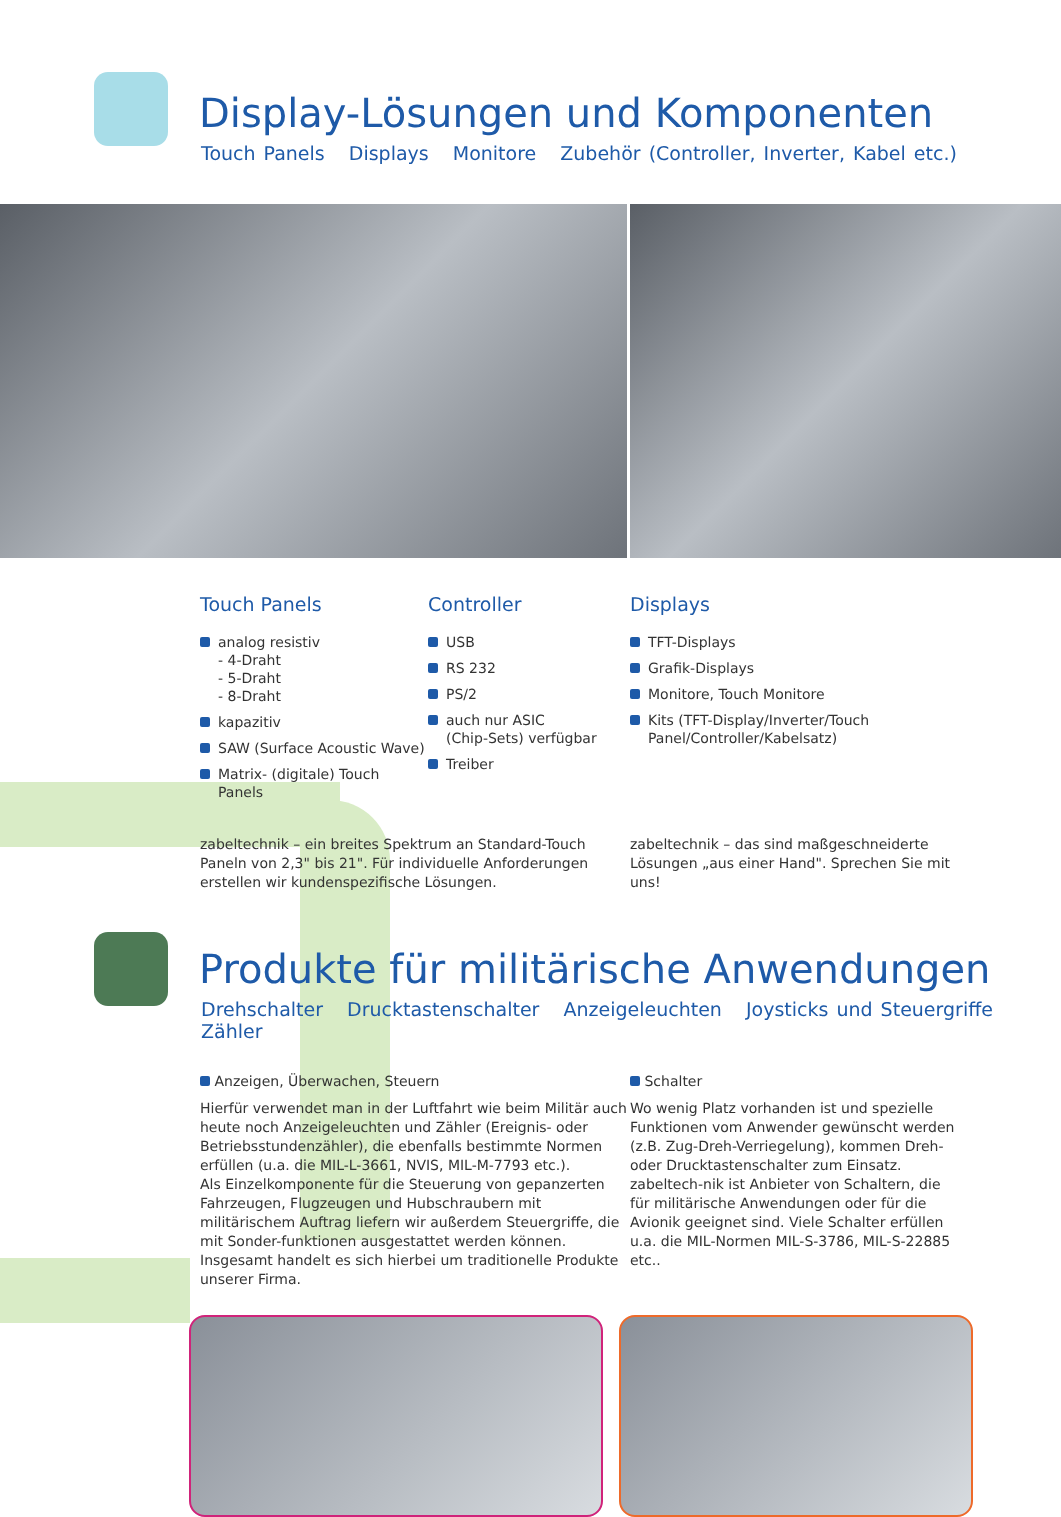Display-Lösungen und Komponenten
Touch Panels Displays Monitore Zubehör (Controller, Inverter, Kabel etc.)
Touch Panels
analog resistiv
- 4-Draht
- 5-Draht
- 8-Draht
kapazitiv
SAW (Surface Acoustic Wave)
Matrix- (digitale) Touch Panels
Controller
USB
RS 232
PS/2
auch nur ASIC
(Chip-Sets) verfügbar
Treiber
Displays
TFT-Displays
Grafik-Displays
Monitore, Touch Monitore
Kits (TFT-Display/Inverter/Touch
Panel/Controller/Kabelsatz)
zabeltechnik – ein breites Spektrum an Standard-Touch Paneln von 2,3" bis 21". Für individuelle Anforderungen erstellen wir kundenspezifische Lösungen.
zabeltechnik – das sind maßgeschneiderte Lösungen „aus einer Hand". Sprechen Sie mit uns!
Produkte für militärische Anwendungen
Drehschalter Drucktastenschalter Anzeigeleuchten Joysticks und Steuergriffe Zähler
Anzeigen, Überwachen, Steuern
Hierfür verwendet man in der Luftfahrt wie beim Militär auch heute noch Anzeigeleuchten und Zähler (Ereignis- oder Betriebsstundenzähler), die ebenfalls bestimmte Normen erfüllen (u.a. die MIL-L-3661, NVIS, MIL-M-7793 etc.).
Als Einzelkomponente für die Steuerung von gepanzerten Fahrzeugen, Flugzeugen und Hubschraubern mit militärischem Auftrag liefern wir außerdem Steuergriffe, die mit Sonder-funktionen ausgestattet werden können. Insgesamt handelt es sich hierbei um traditionelle Produkte unserer Firma.
Schalter
Wo wenig Platz vorhanden ist und spezielle Funktionen vom Anwender gewünscht werden (z.B. Zug-Dreh-Verriegelung), kommen Dreh- oder Drucktastenschalter zum Einsatz. zabeltech-nik ist Anbieter von Schaltern, die für militärische Anwendungen oder für die Avionik geeignet sind. Viele Schalter erfüllen u.a. die MIL-Normen MIL-S-3786, MIL-S-22885 etc..